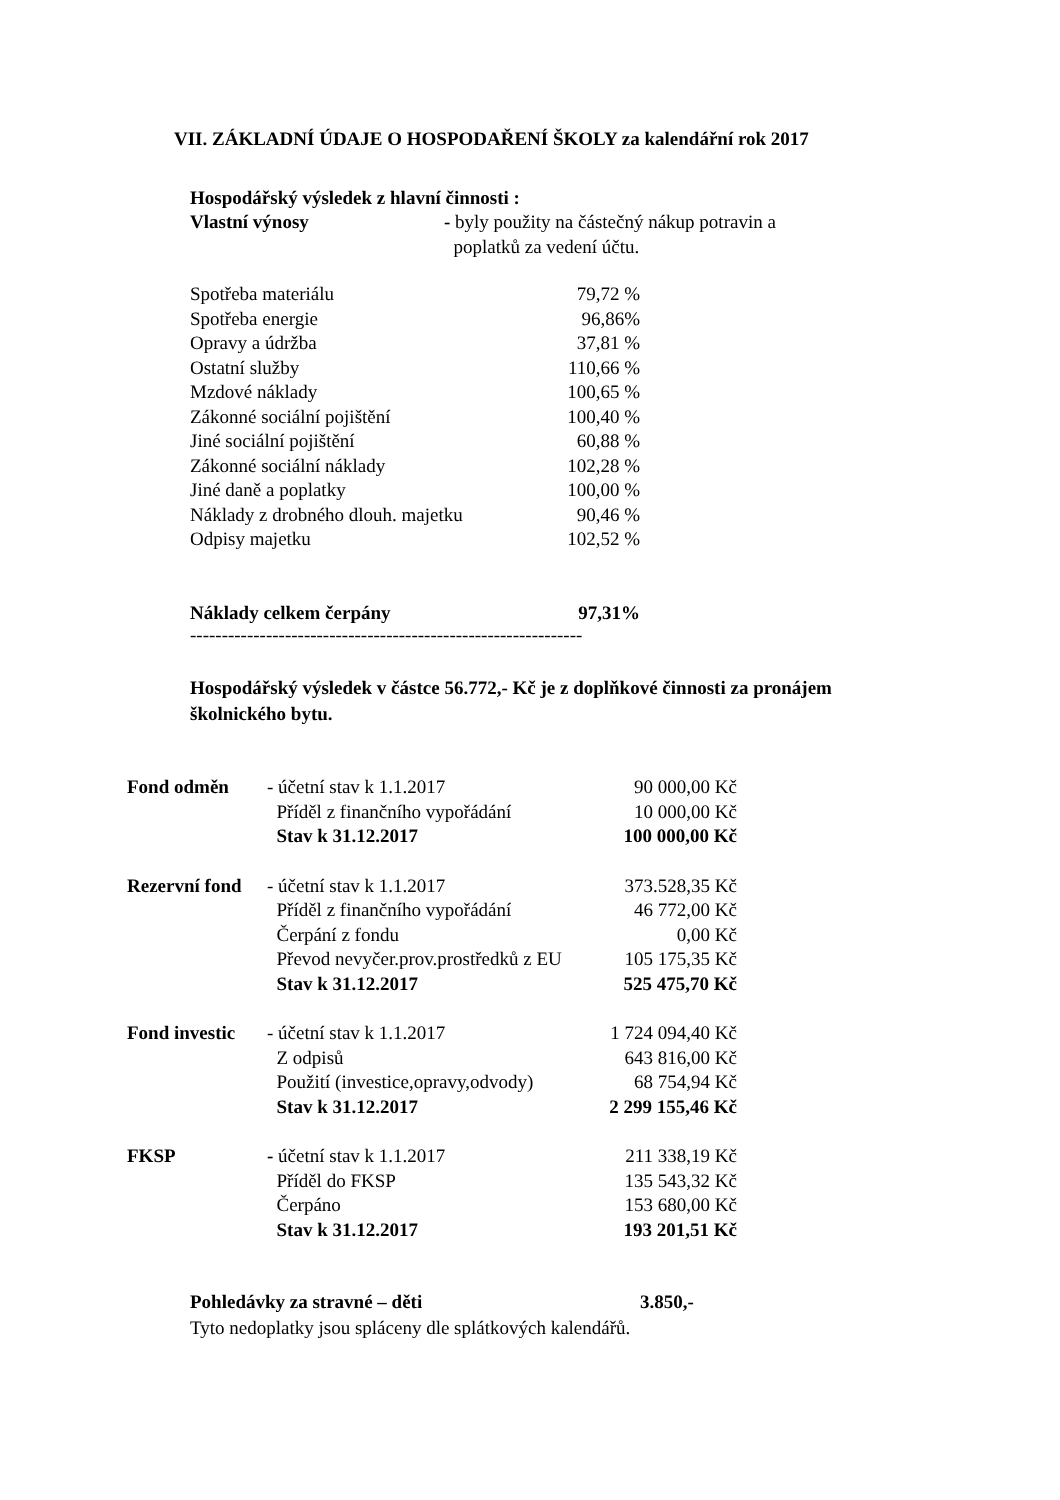VII. ZÁKLADNÍ ÚDAJE O HOSPODAŘENÍ ŠKOLY za kalendářní rok 2017
Hospodářský výsledek z hlavní činnosti :
| Vlastní výnosy | - byly použity na částečný nákup potravin a poplatků za vedení účtu. |
| Spotřeba materiálu | 79,72 % |
| Spotřeba energie | 96,86% |
| Opravy a údržba | 37,81 % |
| Ostatní služby | 110,66 % |
| Mzdové náklady | 100,65 % |
| Zákonné sociální pojištění | 100,40 % |
| Jiné sociální pojištění | 60,88 % |
| Zákonné sociální náklady | 102,28 % |
| Jiné daně a poplatky | 100,00 % |
| Náklady z drobného dlouh. majetku | 90,46 % |
| Odpisy majetku | 102,52 % |
| Náklady celkem čerpány | 97,31% |
--------------------------------------------------------------
Hospodářský výsledek v částce 56.772,- Kč je z doplňkové činnosti za pronájem školnického bytu.
| Fond odměn | - účetní stav k 1.1.2017 | 90 000,00 Kč |
| | Příděl z finančního vypořádání | 10 000,00 Kč |
| | Stav k 31.12.2017 | 100 000,00 Kč |
| Rezervní fond | - účetní stav k 1.1.2017 | 373.528,35 Kč |
| | Příděl z finančního vypořádání | 46 772,00 Kč |
| | Čerpání z fondu | 0,00 Kč |
| | Převod nevyčer.prov.prostředků z EU | 105 175,35 Kč |
| | Stav k 31.12.2017 | 525 475,70 Kč |
| Fond investic | - účetní stav k 1.1.2017 | 1 724 094,40 Kč |
| | Z odpisů | 643 816,00 Kč |
| | Použití (investice,opravy,odvody) | 68 754,94 Kč |
| | Stav k 31.12.2017 | 2 299 155,46 Kč |
| FKSP | - účetní stav k 1.1.2017 | 211 338,19 Kč |
| | Příděl do FKSP | 135 543,32 Kč |
| | Čerpáno | 153 680,00 Kč |
| | Stav k 31.12.2017 | 193 201,51 Kč |
| Pohledávky za stravné – děti | 3.850,- |
Tyto nedoplatky jsou spláceny dle splátkových kalendářů.